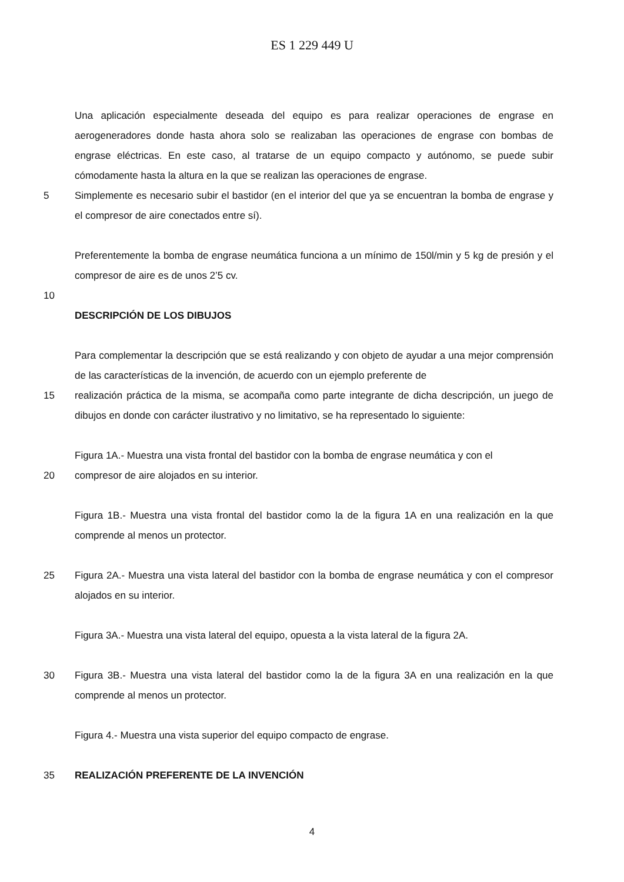ES 1 229 449 U
Una aplicación especialmente deseada del equipo es para realizar operaciones de engrase en aerogeneradores donde hasta ahora solo se realizaban las operaciones de engrase con bombas de engrase eléctricas. En este caso, al tratarse de un equipo compacto y autónomo, se puede subir cómodamente hasta la altura en la que se realizan las operaciones de engrase.
5 Simplemente es necesario subir el bastidor (en el interior del que ya se encuentran la bomba de engrase y el compresor de aire conectados entre sí).
Preferentemente la bomba de engrase neumática funciona a un mínimo de 150l/min y 5 kg de presión y el compresor de aire es de unos 2’5 cv.
10
DESCRIPCIÓN DE LOS DIBUJOS
Para complementar la descripción que se está realizando y con objeto de ayudar a una mejor comprensión de las características de la invención, de acuerdo con un ejemplo preferente de
15 realización práctica de la misma, se acompaña como parte integrante de dicha descripción, un juego de dibujos en donde con carácter ilustrativo y no limitativo, se ha representado lo siguiente:
Figura 1A.- Muestra una vista frontal del bastidor con la bomba de engrase neumática y con el
20 compresor de aire alojados en su interior.
Figura 1B.- Muestra una vista frontal del bastidor como la de la figura 1A en una realización en la que comprende al menos un protector.
25 Figura 2A.- Muestra una vista lateral del bastidor con la bomba de engrase neumática y con el compresor alojados en su interior.
Figura 3A.- Muestra una vista lateral del equipo, opuesta a la vista lateral de la figura 2A.
30 Figura 3B.- Muestra una vista lateral del bastidor como la de la figura 3A en una realización en la que comprende al menos un protector.
Figura 4.- Muestra una vista superior del equipo compacto de engrase.
35 REALIZACIÓN PREFERENTE DE LA INVENCIÓN
4